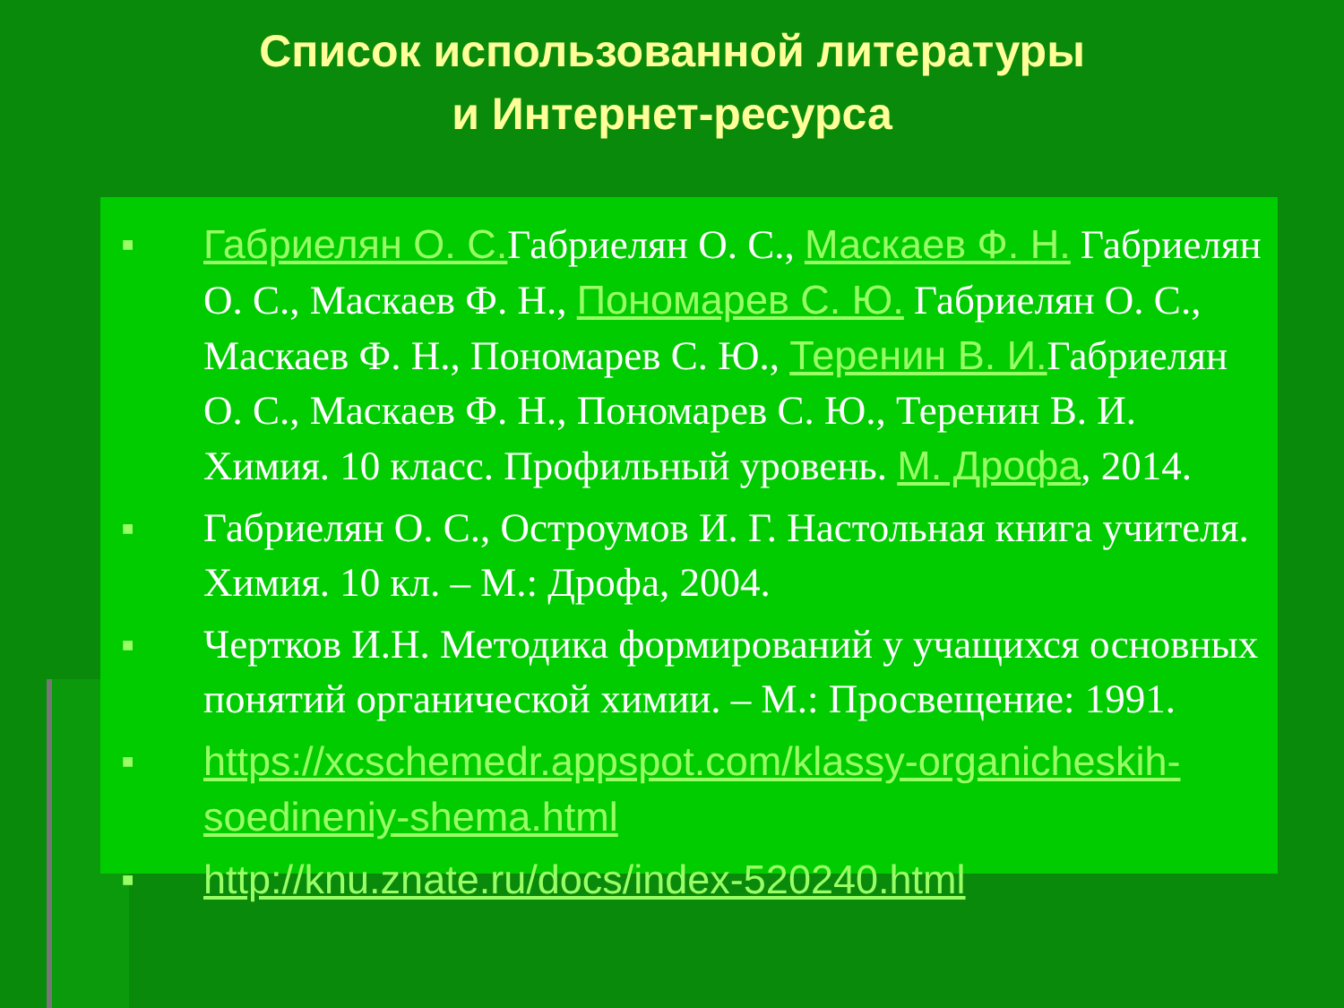Список использованной литературы
и Интернет-ресурса
■ Габриелян О. С. Габриелян О. С., Маскаев Ф. Н. Габриелян О. С., Маскаев Ф. Н., Пономарев С. Ю. Габриелян О. С., Маскаев Ф. Н., Пономарев С. Ю., Теренин В. И. Габриелян О. С., Маскаев Ф. Н., Пономарев С. Ю., Теренин В. И. Химия. 10 класс. Профильный уровень. М. Дрофа, 2014.
■ Габриелян О. С., Остроумов И. Г. Настольная книга учителя. Химия. 10 кл. – М.: Дрофа, 2004.
■ Чертков И.Н. Методика формирований у учащихся основных понятий органической химии. – М.: Просвещение: 1991.
■ https://xcschemedr.appspot.com/klassy-organicheskih-soedineniy-shema.html
■ http://knu.znate.ru/docs/index-520240.html